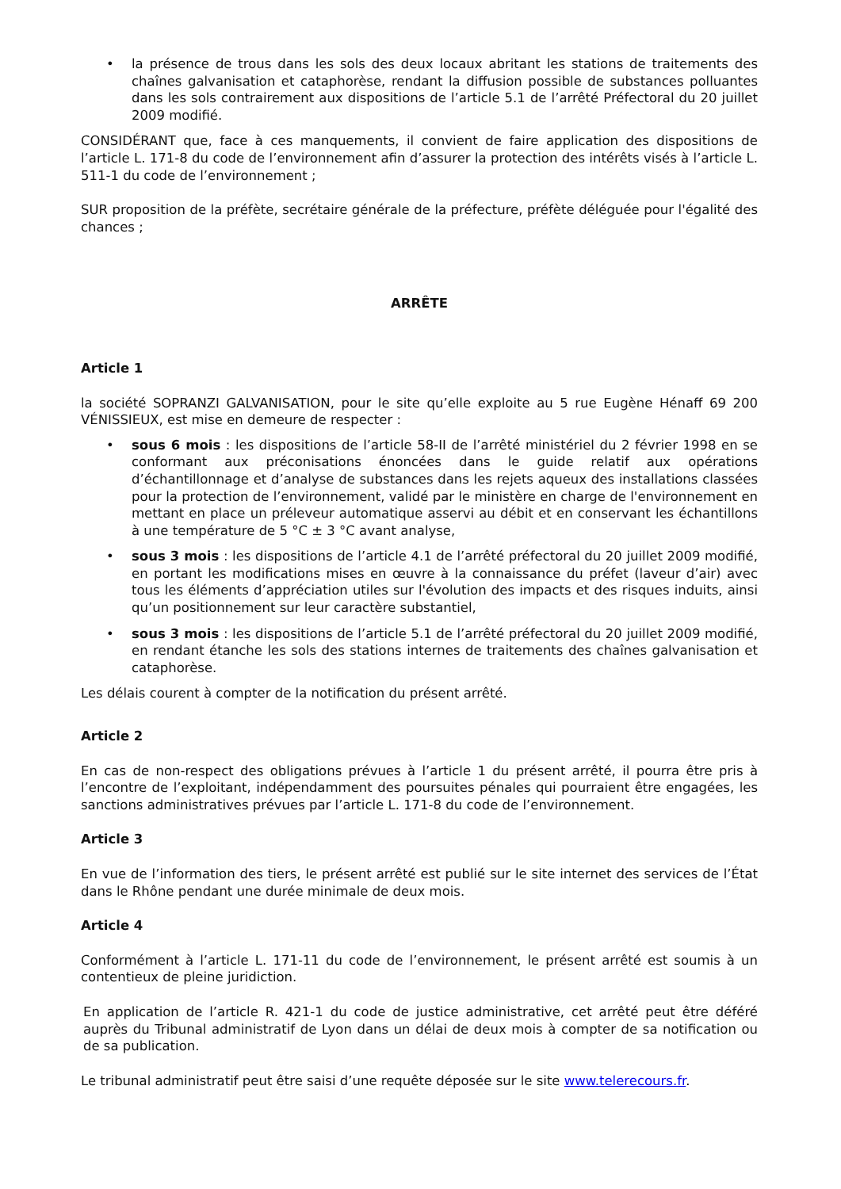• la présence de trous dans les sols des deux locaux abritant les stations de traitements des chaînes galvanisation et cataphorèse, rendant la diffusion possible de substances polluantes dans les sols contrairement aux dispositions de l’article 5.1 de l’arrêté Préfectoral du 20 juillet 2009 modifié.
CONSIDÉRANT que, face à ces manquements, il convient de faire application des dispositions de l’article L. 171-8 du code de l’environnement afin d’assurer la protection des intérêts visés à l’article L. 511-1 du code de l’environnement ;
SUR proposition de la préfète, secrétaire générale de la préfecture, préfète déléguée pour l'égalité des chances ;
ARRÊTE
Article 1
la société SOPRANZI GALVANISATION, pour le site qu’elle exploite au 5 rue Eugène Hénaff 69 200 VÉNISSIEUX, est mise en demeure de respecter :
• sous 6 mois : les dispositions de l’article 58-II de l’arrêté ministériel du 2 février 1998 en se conformant aux préconisations énoncées dans le guide relatif aux opérations d’échantillonnage et d’analyse de substances dans les rejets aqueux des installations classées pour la protection de l’environnement, validé par le ministère en charge de l'environnement en mettant en place un préleveur automatique asservi au débit et en conservant les échantillons à une température de 5 °C ± 3 °C avant analyse,
• sous 3 mois : les dispositions de l’article 4.1 de l’arrêté préfectoral du 20 juillet 2009 modifié, en portant les modifications mises en œuvre à la connaissance du préfet (laveur d’air) avec tous les éléments d’appréciation utiles sur l'évolution des impacts et des risques induits, ainsi qu’un positionnement sur leur caractère substantiel,
• sous 3 mois : les dispositions de l’article 5.1 de l’arrêté préfectoral du 20 juillet 2009 modifié, en rendant étanche les sols des stations internes de traitements des chaînes galvanisation et cataphorèse.
Les délais courent à compter de la notification du présent arrêté.
Article 2
En cas de non-respect des obligations prévues à l’article 1 du présent arrêté, il pourra être pris à l’encontre de l’exploitant, indépendamment des poursuites pénales qui pourraient être engagées, les sanctions administratives prévues par l’article L. 171-8 du code de l’environnement.
Article 3
En vue de l’information des tiers, le présent arrêté est publié sur le site internet des services de l’État dans le Rhône pendant une durée minimale de deux mois.
Article 4
Conformément à l’article L. 171-11 du code de l’environnement, le présent arrêté est soumis à un contentieux de pleine juridiction.
En application de l’article R. 421-1 du code de justice administrative, cet arrêté peut être déféré auprès du Tribunal administratif de Lyon dans un délai de deux mois à compter de sa notification ou de sa publication.
Le tribunal administratif peut être saisi d’une requête déposée sur le site www.telerecours.fr.